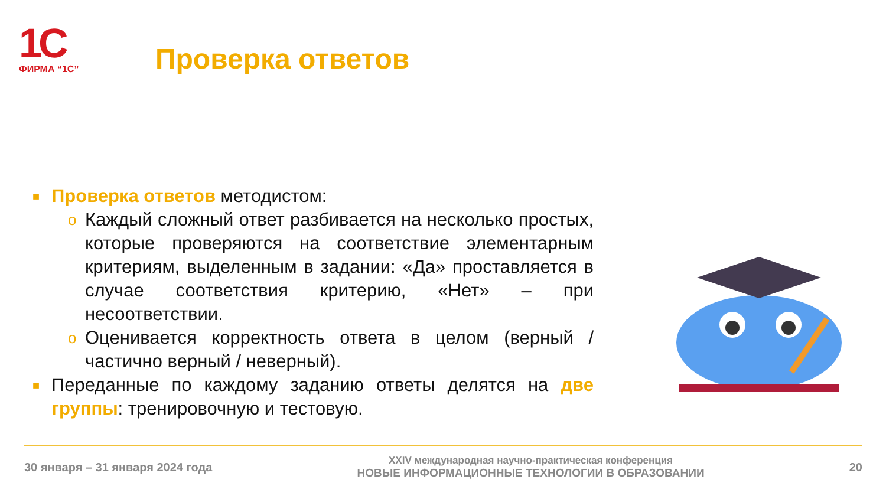1C
ФИРМА “1С”
Проверка ответов
■ Проверка ответов методистом:
o Каждый сложный ответ разбивается на несколько простых, которые проверяются на соответствие элементарным критериям, выделенным в задании: «Да» проставляется в случае соответствия критерию, «Нет» – при несоответствии.
o Оценивается корректность ответа в целом (верный / частично верный / неверный).
■ Переданные по каждому заданию ответы делятся на две группы: тренировочную и тестовую.
30 января – 31 января 2024 года
XXIV международная научно-практическая конференция
НОВЫЕ ИНФОРМАЦИОННЫЕ ТЕХНОЛОГИИ В ОБРАЗОВАНИИ
20